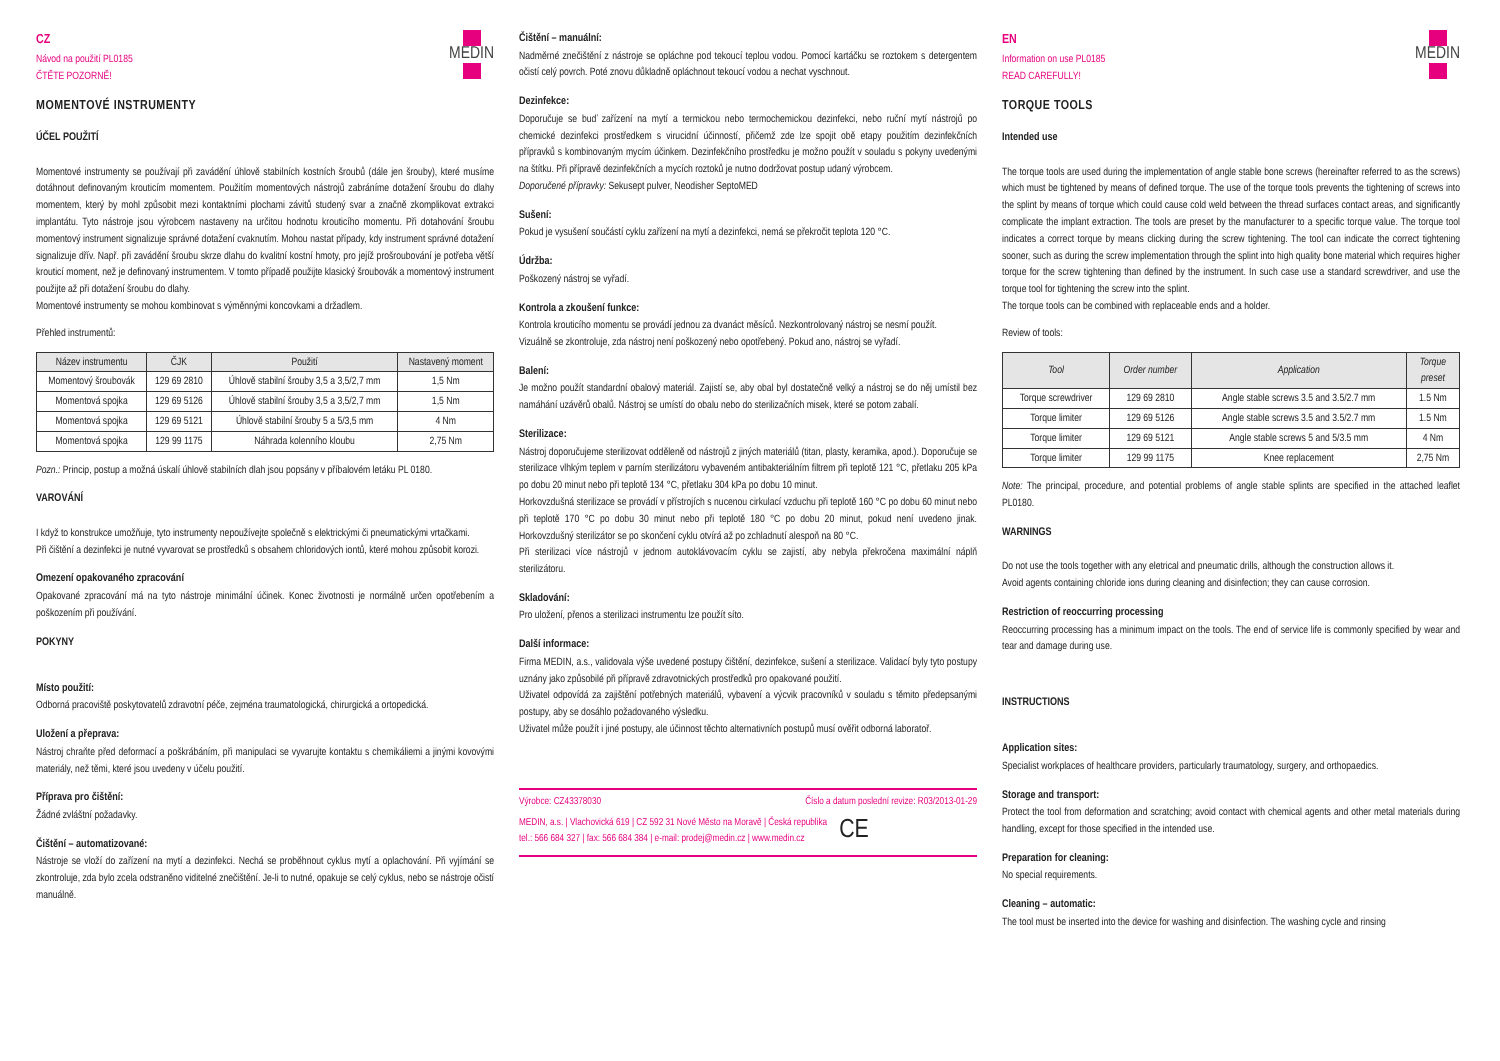CZ
Návod na použití PL0185
ČTĚTE POZORNĚ!
MEDIN
MOMENTOVÉ INSTRUMENTY
ÚČEL POUŽITÍ
Momentové instrumenty se používají při zavádění úhlově stabilních kostních šroubů (dále jen šrouby), které musíme dotáhnout definovaným krouticím momentem. Použitím momentových nástrojů zabráníme dotažení šroubu do dlahy momentem, který by mohl způsobit mezi kontaktními plochami závitů studený svar a značně zkomplikovat extrakci implantátu. Tyto nástroje jsou výrobcem nastaveny na určitou hodnotu krouticího momentu. Při dotahování šroubu momentový instrument signalizuje správné dotažení cvaknutím. Mohou nastat případy, kdy instrument správné dotažení signalizuje dřív. Např. při zavádění šroubu skrze dlahu do kvalitní kostní hmoty, pro jejíž prošroubování je potřeba větší krouticí moment, než je definovaný instrumentem. V tomto případě použijte klasický šroubovák a momentový instrument použijte až při dotažení šroubu do dlahy.
Momentové instrumenty se mohou kombinovat s výměnnými koncovkami a držadlem.
Přehled instrumentů:
| Název instrumentu | ČJK | Použití | Nastavený moment |
| --- | --- | --- | --- |
| Momentový šroubovák | 129 69 2810 | Úhlově stabilní šrouby 3,5 a 3,5/2,7 mm | 1,5 Nm |
| Momentová spojka | 129 69 5126 | Úhlově stabilní šrouby 3,5 a 3,5/2,7 mm | 1,5 Nm |
| Momentová spojka | 129 69 5121 | Úhlově stabilní šrouby 5 a 5/3,5 mm | 4 Nm |
| Momentová spojka | 129 99 1175 | Náhrada kolenního kloubu | 2,75 Nm |
Pozn.: Princip, postup a možná úskalí úhlově stabilních dlah jsou popsány v příbalovém letáku PL 0180.
VAROVÁNÍ
I když to konstrukce umožňuje, tyto instrumenty nepoužívejte společně s elektrickými či pneumatickými vrtačkami.
Při čištění a dezinfekci je nutné vyvarovat se prostředků s obsahem chloridových iontů, které mohou způsobit korozi.
Omezení opakovaného zpracování
Opakované zpracování má na tyto nástroje minimální účinek. Konec životnosti je normálně určen opotřebením a poškozením při používání.
POKYNY
Místo použití:
Odborná pracoviště poskytovatelů zdravotní péče, zejména traumatologická, chirurgická a ortopedická.
Uložení a přeprava:
Nástroj chraňte před deformací a poškrábáním, při manipulaci se vyvarujte kontaktu s chemikáliemi a jinými kovovými materiály, než těmi, které jsou uvedeny v účelu použití.
Příprava pro čištění:
Žádné zvláštní požadavky.
Čištění – automatizované:
Nástroje se vloží do zařízení na mytí a dezinfekci. Nechá se proběhnout cyklus mytí a oplachování. Při vyjímání se zkontroluje, zda bylo zcela odstraněno viditelné znečištění. Je-li to nutné, opakuje se celý cyklus, nebo se nástroje očistí manuálně.
Čištění – manuální:
Nadměrné znečištění z nástroje se opláchne pod tekoucí teplou vodou. Pomocí kartáčku se roztokem s detergentem očistí celý povrch. Poté znovu důkladně opláchnout tekoucí vodou a nechat vyschnout.
Dezinfekce:
Doporučuje se buď zařízení na mytí a termickou nebo termochemickou dezinfekci, nebo ruční mytí nástrojů po chemické dezinfekci prostředkem s virucidní účinností, přičemž zde lze spojit obě etapy použitím dezinfekčních přípravků s kombinovaným mycím účinkem. Dezinfekčního prostředku je možno použít v souladu s pokyny uvedenými na štítku. Při přípravě dezinfekčních a mycích roztoků je nutno dodržovat postup udaný výrobcem.
Doporučené přípravky: Sekusept pulver, Neodisher SeptoMED
Sušení:
Pokud je vysušení součástí cyklu zařízení na mytí a dezinfekci, nemá se překročit teplota 120 °C.
Údržba:
Poškozený nástroj se vyřadí.
Kontrola a zkoušení funkce:
Kontrola krouticího momentu se provádí jednou za dvanáct měsíců. Nezkontrolovaný nástroj se nesmí použít.
Vizuálně se zkontroluje, zda nástroj není poškozený nebo opotřebený. Pokud ano, nástroj se vyřadí.
Balení:
Je možno použít standardní obalový materiál. Zajistí se, aby obal byl dostatečně velký a nástroj se do něj umístil bez namáhání uzávěrů obalů. Nástroj se umístí do obalu nebo do sterilizačních misek, které se potom zabalí.
Sterilizace:
Nástroj doporučujeme sterilizovat odděleně od nástrojů z jiných materiálů (titan, plasty, keramika, apod.). Doporučuje se sterilizace vlhkým teplem v parním sterilizátoru vybaveném antibakteriálním filtrem při teplotě 121 °C, přetlaku 205 kPa po dobu 20 minut nebo při teplotě 134 °C, přetlaku 304 kPa po dobu 10 minut.
Horkovzdušná sterilizace se provádí v přístrojích s nucenou cirkulací vzduchu při teplotě 160 °C po dobu 60 minut nebo při teplotě 170 °C po dobu 30 minut nebo při teplotě 180 °C po dobu 20 minut, pokud není uvedeno jinak. Horkovzdušný sterilizátor se po skončení cyklu otvírá až po zchladnutí alespoň na 80 °C.
Při sterilizaci více nástrojů v jednom autoklávovacím cyklu se zajistí, aby nebyla překročena maximální náplň sterilizátoru.
Skladování:
Pro uložení, přenos a sterilizaci instrumentu lze použít síto.
Další informace:
Firma MEDIN, a.s., validovala výše uvedené postupy čištění, dezinfekce, sušení a sterilizace. Validací byly tyto postupy uznány jako způsobilé při přípravě zdravotnických prostředků pro opakované použití.
Uživatel odpovídá za zajištění potřebných materiálů, vybavení a výcvik pracovníků v souladu s těmito předepsanými postupy, aby se dosáhlo požadovaného výsledku.
Uživatel může použít i jiné postupy, ale účinnost těchto alternativních postupů musí ověřit odborná laboratoř.
Výrobce: CZ43378030 Číslo a datum poslední revize: R03/2013-01-29
MEDIN, a.s. | Vlachovická 619 | CZ 592 31 Nové Město na Moravě | Česká republika
tel.: 566 684 327 | fax: 566 684 384 | e-mail: prodej@medin.cz | www.medin.cz CE
EN
Information on use PL0185
READ CAREFULLY!
MEDIN
TORQUE TOOLS
Intended use
The torque tools are used during the implementation of angle stable bone screws (hereinafter referred to as the screws) which must be tightened by means of defined torque. The use of the torque tools prevents the tightening of screws into the splint by means of torque which could cause cold weld between the thread surfaces contact areas, and significantly complicate the implant extraction. The tools are preset by the manufacturer to a specific torque value. The torque tool indicates a correct torque by means clicking during the screw tightening. The tool can indicate the correct tightening sooner, such as during the screw implementation through the splint into high quality bone material which requires higher torque for the screw tightening than defined by the instrument. In such case use a standard screwdriver, and use the torque tool for tightening the screw into the splint.
The torque tools can be combined with replaceable ends and a holder.
Review of tools:
| Tool | Order number | Application | Torque preset |
| --- | --- | --- | --- |
| Torque screwdriver | 129 69 2810 | Angle stable screws 3.5 and 3.5/2.7 mm | 1.5 Nm |
| Torque limiter | 129 69 5126 | Angle stable screws 3.5 and 3.5/2.7 mm | 1.5 Nm |
| Torque limiter | 129 69 5121 | Angle stable screws 5 and 5/3.5 mm | 4 Nm |
| Torque limiter | 129 99 1175 | Knee replacement | 2,75 Nm |
Note: The principal, procedure, and potential problems of angle stable splints are specified in the attached leaflet PL0180.
WARNINGS
Do not use the tools together with any eletrical and pneumatic drills, although the construction allows it.
Avoid agents containing chloride ions during cleaning and disinfection; they can cause corrosion.
Restriction of reoccurring processing
Reoccurring processing has a minimum impact on the tools. The end of service life is commonly specified by wear and tear and damage during use.
INSTRUCTIONS
Application sites:
Specialist workplaces of healthcare providers, particularly traumatology, surgery, and orthopaedics.
Storage and transport:
Protect the tool from deformation and scratching; avoid contact with chemical agents and other metal materials during handling, except for those specified in the intended use.
Preparation for cleaning:
No special requirements.
Cleaning – automatic:
The tool must be inserted into the device for washing and disinfection. The washing cycle and rinsing